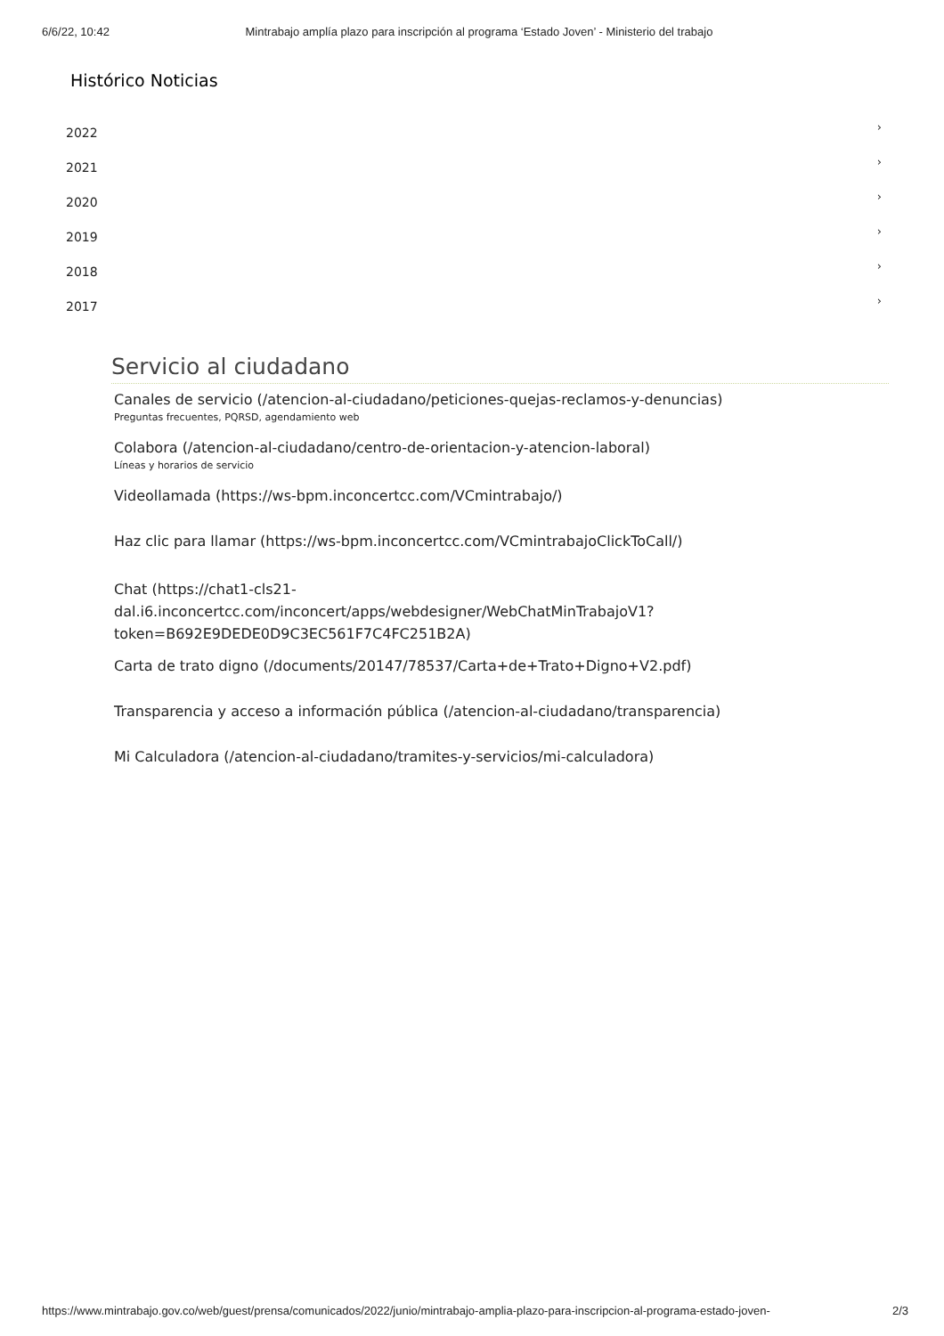6/6/22, 10:42 Mintrabajo amplía plazo para inscripción al programa ‘Estado Joven’ - Ministerio del trabajo
Histórico Noticias
2022 ›
2021 ›
2020 ›
2019 ›
2018 ›
2017 ›
Servicio al ciudadano
Canales de servicio (/atencion-al-ciudadano/peticiones-quejas-reclamos-y-denuncias)
Preguntas frecuentes, PQRSD, agendamiento web
Colabora (/atencion-al-ciudadano/centro-de-orientacion-y-atencion-laboral)
Líneas y horarios de servicio
Videollamada (https://ws-bpm.inconcertcc.com/VCmintrabajo/)
Haz clic para llamar (https://ws-bpm.inconcertcc.com/VCmintrabajoClickToCall/)
Chat (https://chat1-cls21-
dal.i6.inconcertcc.com/inconcert/apps/webdesigner/WebChatMinTrabajoV1?
token=B692E9DEDE0D9C3EC561F7C4FC251B2A)
Carta de trato digno (/documents/20147/78537/Carta+de+Trato+Digno+V2.pdf)
Transparencia y acceso a información pública (/atencion-al-ciudadano/transparencia)
Mi Calculadora (/atencion-al-ciudadano/tramites-y-servicios/mi-calculadora)
https://www.mintrabajo.gov.co/web/guest/prensa/comunicados/2022/junio/mintrabajo-amplia-plazo-para-inscripcion-al-programa-estado-joven- 2/3